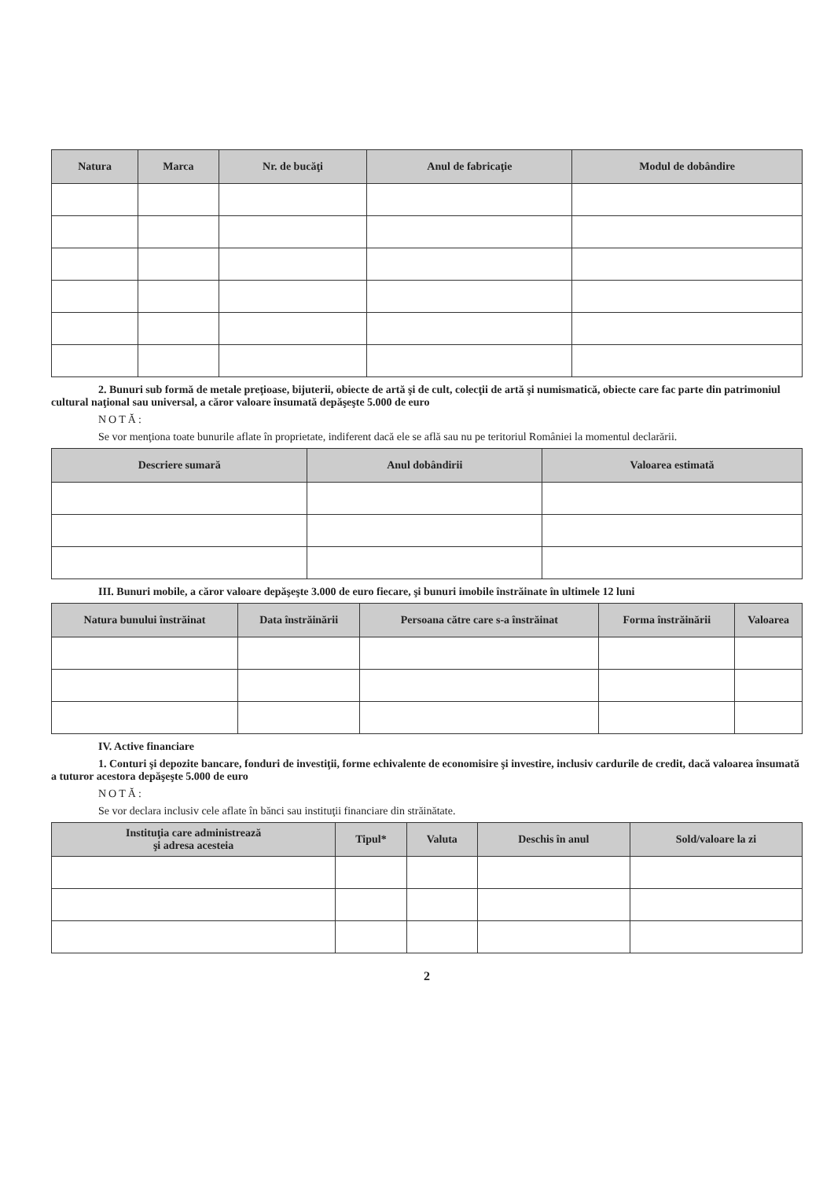| Natura | Marca | Nr. de bucăţi | Anul de fabricaţie | Modul de dobândire |
| --- | --- | --- | --- | --- |
2. Bunuri sub formă de metale preţioase, bijuterii, obiecte de artă şi de cult, colecţii de artă şi numismatică, obiecte care fac parte din patrimoniul cultural naţional sau universal, a căror valoare însumată depăşeşte 5.000 de euro
NOTĂ:
Se vor menţiona toate bunurile aflate în proprietate, indiferent dacă ele se află sau nu pe teritoriul României la momentul declarării.
| Descriere sumară | Anul dobândirii | Valoarea estimată |
| --- | --- | --- |
III. Bunuri mobile, a căror valoare depăşeşte 3.000 de euro fiecare, şi bunuri imobile înstrăinate în ultimele 12 luni
| Natura bunului înstrăinat | Data înstrăinării | Persoana către care s-a înstrăinat | Forma înstrăinării | Valoarea |
| --- | --- | --- | --- | --- |
IV. Active financiare
1. Conturi şi depozite bancare, fonduri de investiţii, forme echivalente de economisire şi investire, inclusiv cardurile de credit, dacă valoarea însumată a tuturor acestora depăşeşte 5.000 de euro
NOTĂ:
Se vor declara inclusiv cele aflate în bănci sau instituţii financiare din străinătate.
| Instituţia care administrează şi adresa acesteia | Tipul* | Valuta | Deschis în anul | Sold/valoare la zi |
| --- | --- | --- | --- | --- |
2